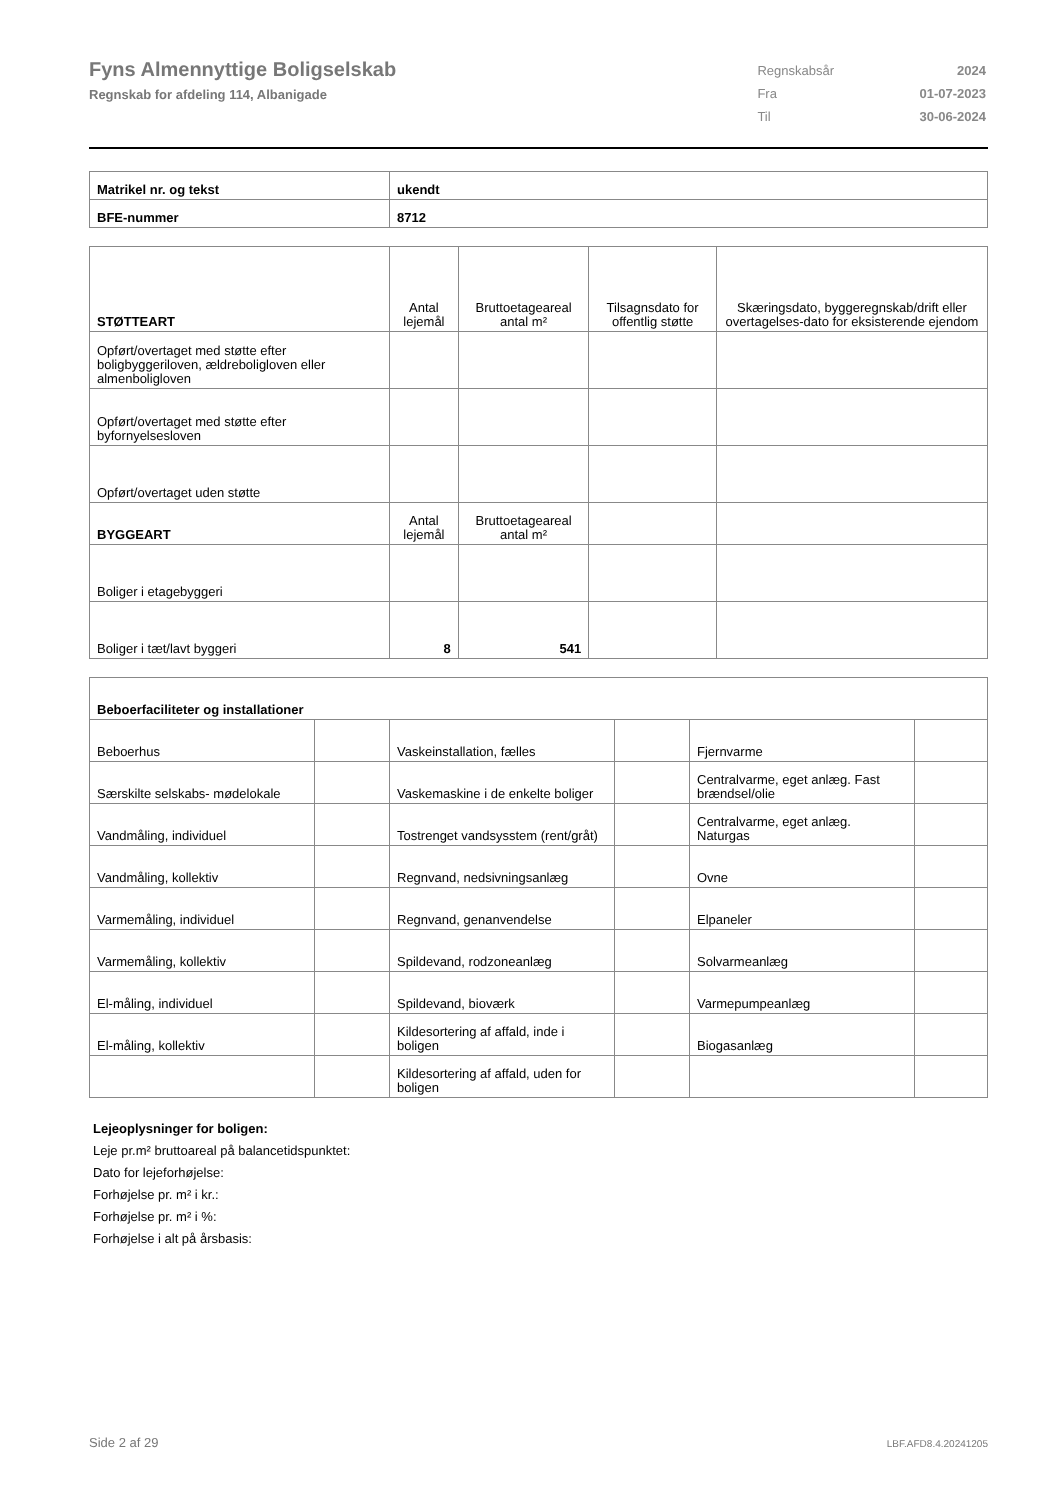Fyns Almennyttige Boligselskab
Regnskab for afdeling 114, Albanigade
| Regnskabsår | 2024 |
| Fra | 01-07-2023 |
| Til | 30-06-2024 |
| Matrikel nr. og tekst | ukendt |
| BFE-nummer | 8712 |
| STØTTEART | Antal lejemål | Bruttoetageareal antal m² | Tilsagnsdato for offentlig støtte | Skæringsdato, byggeregnskab/drift eller overtagelses-dato for eksisterende ejendom |
| --- | --- | --- | --- | --- |
| Opført/overtaget med støtte efter boligbyggeriloven, ældreboligloven eller almenboligloven | | | | |
| Opført/overtaget med støtte efter byfornyelsesloven | | | | |
| Opført/overtaget uden støtte | | | | |
| BYGGEART | Antal lejemål | Bruttoetageareal antal m² | | |
| Boliger i etagebyggeri | | | | |
| Boliger i tæt/lavt byggeri | 8 | 541 | | |
| Beboerfaciliteter og installationer | | | | | |
| Beboerhus | | Vaskeinstallation, fælles | | Fjernvarme | |
| Særskilte selskabs- mødelokale | | Vaskemaskine i de enkelte boliger | | Centralvarme, eget anlæg. Fast brændsel/olie | |
| Vandmåling, individuel | | Tostrenget vandsysstem (rent/gråt) | | Centralvarme, eget anlæg. Naturgas | |
| Vandmåling, kollektiv | | Regnvand, nedsivningsanlæg | | Ovne | |
| Varmemåling, individuel | | Regnvand, genanvendelse | | Elpaneler | |
| Varmemåling, kollektiv | | Spildevand, rodzoneanlæg | | Solvarmeanlæg | |
| El-måling, individuel | | Spildevand, bioværk | | Varmepumpeanlæg | |
| El-måling, kollektiv | | Kildesortering af affald, inde i boligen | | Biogasanlæg | |
| | | Kildesortering af affald, uden for boligen | | | |
Lejeoplysninger for boligen:
Leje pr.m² bruttoareal på balancetidspunktet:
Dato for lejeforhøjelse:
Forhøjelse pr. m² i kr.:
Forhøjelse pr. m² i %:
Forhøjelse i alt på årsbasis:
Side 2 af 29 LBF.AFD8.4.20241205